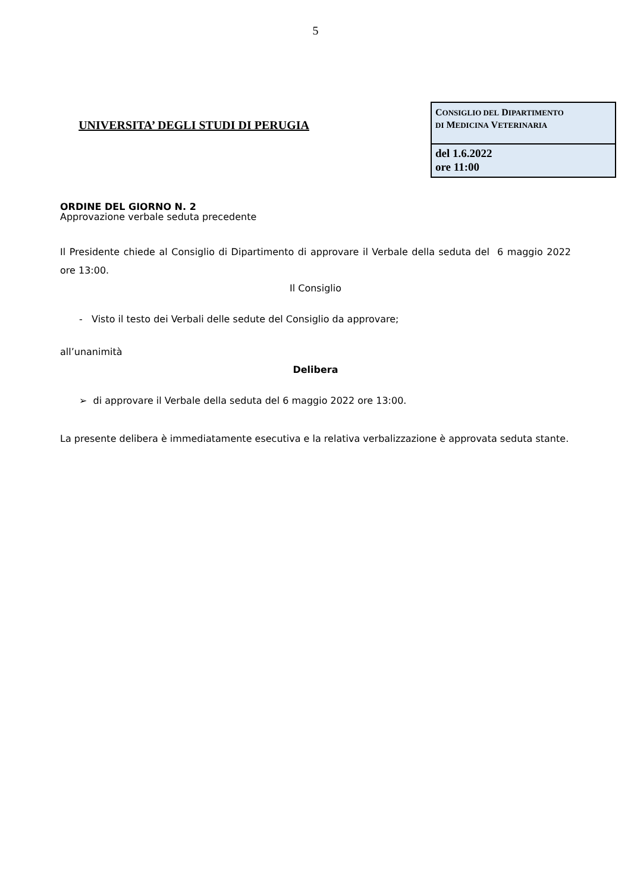5
UNIVERSITA’ DEGLI STUDI DI PERUGIA
CONSIGLIO DEL DIPARTIMENTO
DI MEDICINA VETERINARIA
del 1.6.2022
ore 11:00
ORDINE DEL GIORNO N. 2
Approvazione verbale seduta precedente
Il Presidente chiede al Consiglio di Dipartimento di approvare il Verbale della seduta del 6 maggio 2022 ore 13:00.
Il Consiglio
- Visto il testo dei Verbali delle sedute del Consiglio da approvare;
all’unanimità
Delibera
➢ di approvare il Verbale della seduta del 6 maggio 2022 ore 13:00.
La presente delibera è immediatamente esecutiva e la relativa verbalizzazione è approvata seduta stante.